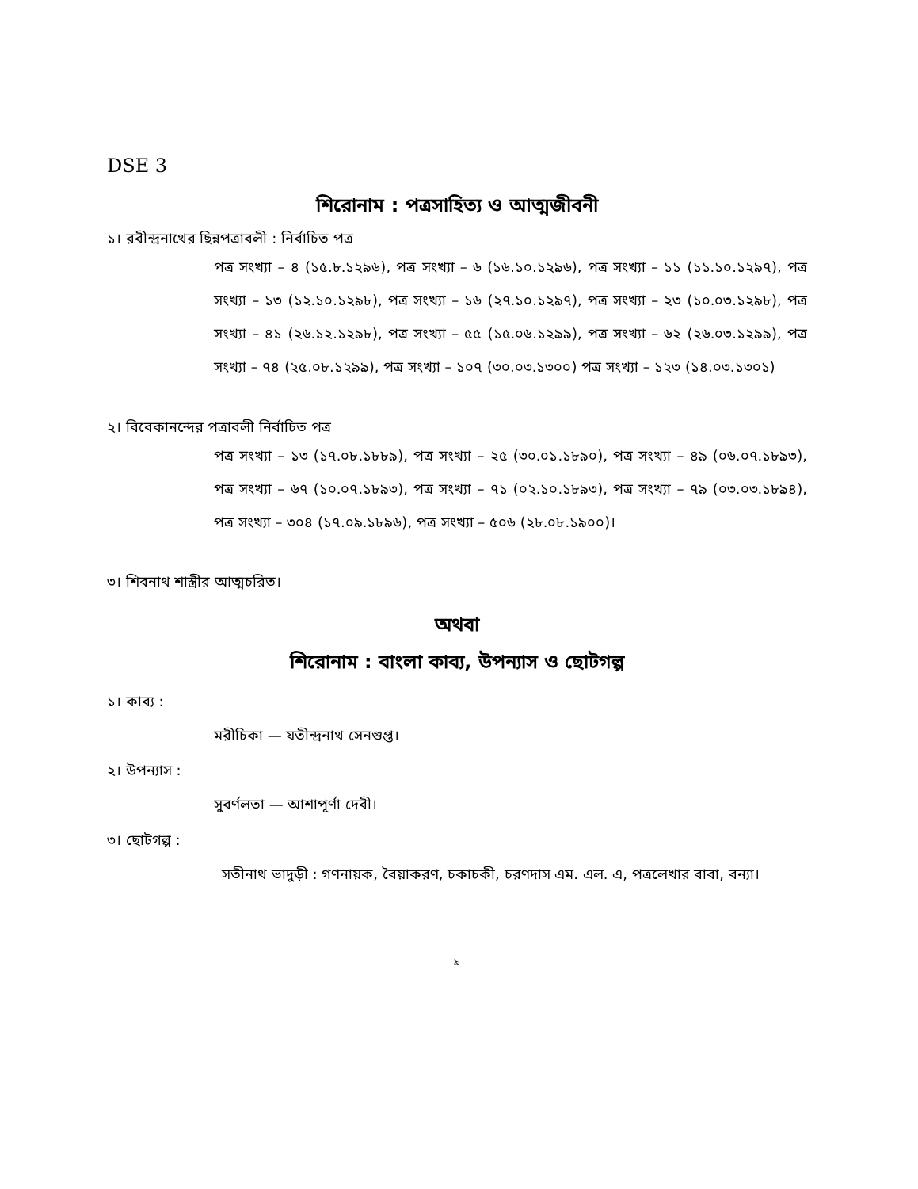DSE 3
শিরোনাম : পত্রসাহিত্য ও আত্মজীবনী
১। রবীন্দ্রনাথের ছিন্নপত্রাবলী : নির্বাচিত পত্র
পত্র সংখ্যা – ৪ (১৫.৮.১২৯৬), পত্র সংখ্যা – ৬ (১৬.১০.১২৯৬), পত্র সংখ্যা – ১১ (১১.১০.১২৯৭), পত্র সংখ্যা – ১৩ (১২.১০.১২৯৮), পত্র সংখ্যা – ১৬ (২৭.১০.১২৯৭), পত্র সংখ্যা – ২৩ (১০.০৩.১২৯৮), পত্র সংখ্যা – ৪১ (২৬.১২.১২৯৮), পত্র সংখ্যা – ৫৫ (১৫.০৬.১২৯৯), পত্র সংখ্যা – ৬২ (২৬.০৩.১২৯৯), পত্র সংখ্যা – ৭৪ (২৫.০৮.১২৯৯), পত্র সংখ্যা – ১০৭ (৩০.০৩.১৩০০) পত্র সংখ্যা – ১২৩ (১৪.০৩.১৩০১)
২। বিবেকানন্দের পত্রাবলী নির্বাচিত পত্র
পত্র সংখ্যা – ১৩ (১৭.০৮.১৮৮৯), পত্র সংখ্যা – ২৫ (৩০.০১.১৮৯০), পত্র সংখ্যা – ৪৯ (০৬.০৭.১৮৯৩), পত্র সংখ্যা – ৬৭ (১০.০৭.১৮৯৩), পত্র সংখ্যা – ৭১ (০২.১০.১৮৯৩), পত্র সংখ্যা – ৭৯ (০৩.০৩.১৮৯৪), পত্র সংখ্যা – ৩০৪ (১৭.০৯.১৮৯৬), পত্র সংখ্যা – ৫০৬ (২৮.০৮.১৯০০)।
৩। শিবনাথ শাস্ত্রীর আত্মচরিত।
অথবা
শিরোনাম : বাংলা কাব্য, উপন্যাস ও ছোটগল্প
১। কাব্য :
মরীচিকা — যতীন্দ্রনাথ সেনগুপ্ত।
২। উপন্যাস :
সুবর্ণলতা — আশাপূর্ণা দেবী।
৩। ছোটগল্প :
সতীনাথ ভাদুড়ী : গণনায়ক, বৈয়াকরণ, চকাচকী, চরণদাস এম. এল. এ, পত্রলেখার বাবা, বন্যা।
৯